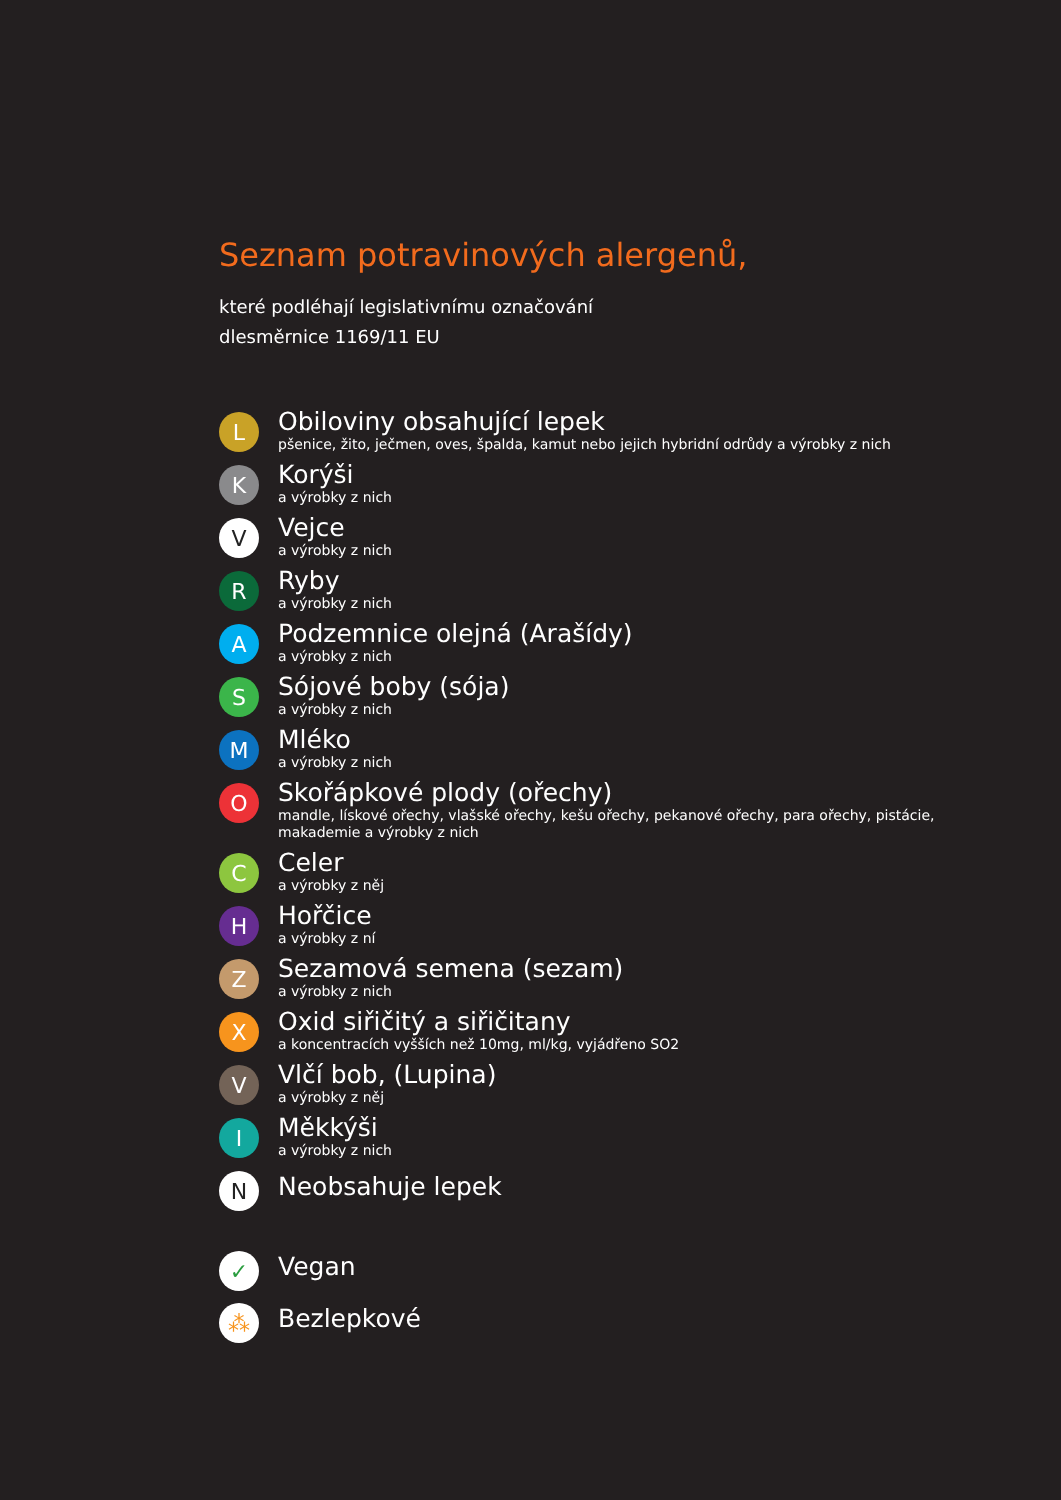Seznam potravinových alergenů,
které podléhají legislativnímu označování
dlesměrnice 1169/11 EU
L
Obiloviny obsahující lepek
pšenice, žito, ječmen, oves, špalda, kamut nebo jejich hybridní odrůdy a výrobky z nich
K
Korýši
a výrobky z nich
V
Vejce
a výrobky z nich
R
Ryby
a výrobky z nich
A
Podzemnice olejná (Arašídy)
a výrobky z nich
S
Sójové boby (sója)
a výrobky z nich
M
Mléko
a výrobky z nich
O
Skořápkové plody (ořechy)
mandle, lískové ořechy, vlašské ořechy, kešu ořechy, pekanové ořechy, para ořechy, pistácie, makademie a výrobky z nich
C
Celer
a výrobky z něj
H
Hořčice
a výrobky z ní
Z
Sezamová semena (sezam)
a výrobky z nich
X
Oxid siřičitý a siřičitany
a koncentracích vyšších než 10mg, ml/kg, vyjádřeno SO2
V
Vlčí bob, (Lupina)
a výrobky z něj
I
Měkkýši
a výrobky z nich
N
Neobsahuje lepek
✓
Vegan
⁂
Bezlepkové